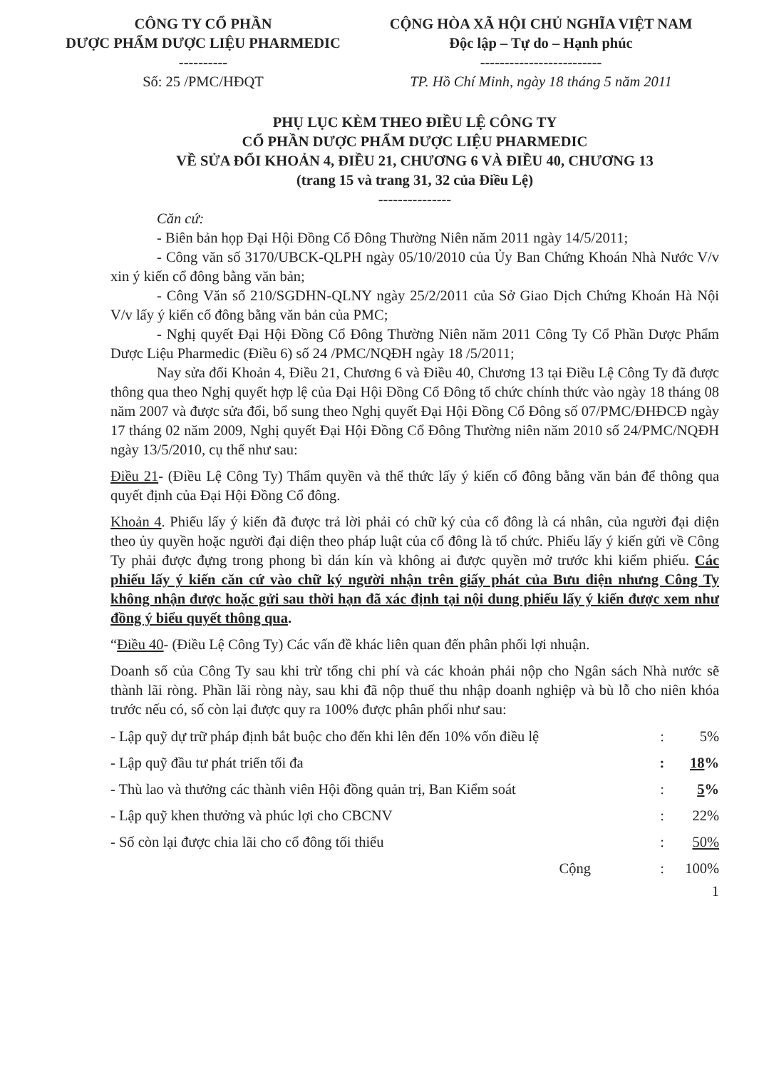CÔNG TY CỔ PHẦN
DƯỢC PHẨM DƯỢC LIỆU PHARMEDIC
----------
Số: 25 /PMC/HĐQT
CỘNG HÒA XÃ HỘI CHỦ NGHĨA VIỆT NAM
Độc lập – Tự do – Hạnh phúc
-------------------------
TP. Hồ Chí Minh, ngày 18 tháng 5 năm 2011
PHỤ LỤC KÈM THEO ĐIỀU LỆ CÔNG TY
CỔ PHẦN DƯỢC PHẨM DƯỢC LIỆU PHARMEDIC
VỀ SỬA ĐỔI KHOẢN 4, ĐIỀU 21, CHƯƠNG 6 VÀ ĐIỀU 40, CHƯƠNG 13
(trang 15 và trang 31, 32 của Điều Lệ)
---------------
Căn cứ:
- Biên bản họp Đại Hội Đồng Cổ Đông Thường Niên năm 2011 ngày 14/5/2011;
- Công văn số 3170/UBCK-QLPH ngày 05/10/2010 của Ủy Ban Chứng Khoán Nhà Nước V/v xin ý kiến cổ đông bằng văn bản;
- Công Văn số 210/SGDHN-QLNY ngày 25/2/2011 của Sở Giao Dịch Chứng Khoán Hà Nội V/v lấy ý kiến cổ đông bằng văn bản của PMC;
- Nghị quyết Đại Hội Đồng Cổ Đông Thường Niên năm 2011 Công Ty Cổ Phần Dược Phẩm Dược Liệu Pharmedic (Điều 6) số 24 /PMC/NQĐH ngày 18 /5/2011;
Nay sửa đổi Khoản 4, Điều 21, Chương 6 và Điều 40, Chương 13 tại Điều Lệ Công Ty đã được thông qua theo Nghị quyết hợp lệ của Đại Hội Đồng Cổ Đông tổ chức chính thức vào ngày 18 tháng 08 năm 2007 và được sửa đổi, bổ sung theo Nghị quyết Đại Hội Đồng Cổ Đông số 07/PMC/ĐHĐCĐ ngày 17 tháng 02 năm 2009, Nghị quyết Đại Hội Đồng Cổ Đông Thường niên năm 2010 số 24/PMC/NQĐH ngày 13/5/2010, cụ thể như sau:
Điều 21- (Điều Lệ Công Ty) Thẩm quyền và thể thức lấy ý kiến cổ đông bằng văn bản để thông qua quyết định của Đại Hội Đồng Cổ đông.
Khoản 4. Phiếu lấy ý kiến đã được trả lời phải có chữ ký của cổ đông là cá nhân, của người đại diện theo ủy quyền hoặc người đại diện theo pháp luật của cổ đông là tổ chức. Phiếu lấy ý kiến gửi về Công Ty phải được đựng trong phong bì dán kín và không ai được quyền mở trước khi kiểm phiếu. Các phiếu lấy ý kiến căn cứ vào chữ ký người nhận trên giấy phát của Bưu điện nhưng Công Ty không nhận được hoặc gửi sau thời hạn đã xác định tại nội dung phiếu lấy ý kiến được xem như đồng ý biểu quyết thông qua.
“Điều 40- (Điều Lệ Công Ty) Các vấn đề khác liên quan đến phân phối lợi nhuận.
Doanh số của Công Ty sau khi trừ tổng chi phí và các khoản phải nộp cho Ngân sách Nhà nước sẽ thành lãi ròng. Phần lãi ròng này, sau khi đã nộp thuế thu nhập doanh nghiệp và bù lỗ cho niên khóa trước nếu có, số còn lại được quy ra 100% được phân phối như sau:
| - Lập quỹ dự trữ pháp định bắt buộc cho đến khi lên đến 10% vốn điều lệ | : | 5% |
| - Lập quỹ đầu tư phát triển tối đa | : | 18 % |
| - Thù lao và thưởng các thành viên Hội đồng quản trị, Ban Kiểm soát | : | 5 % |
| - Lập quỹ khen thưởng và phúc lợi cho CBCNV | : | 22% |
| - Số còn lại được chia lãi cho cổ đông tối thiểu | : | 50% |
| Cộng | : | 100% |
1